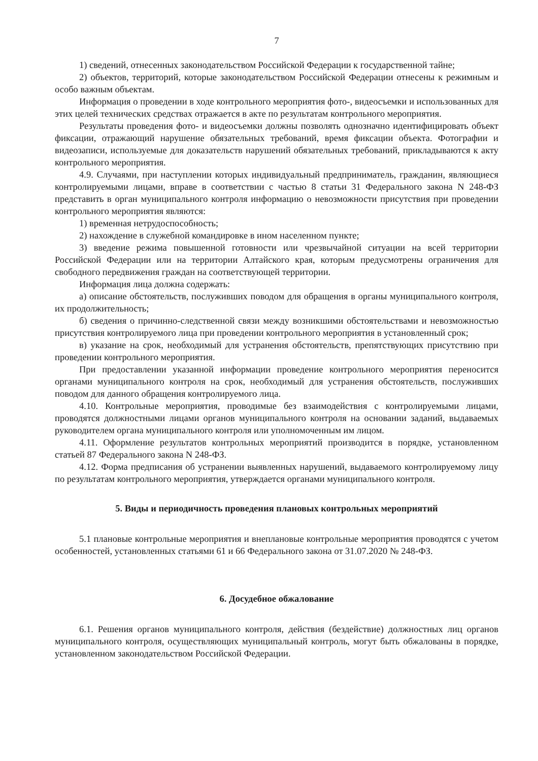7
1) сведений, отнесенных законодательством Российской Федерации к государственной тайне;
2) объектов, территорий, которые законодательством Российской Федерации отнесены к режимным и особо важным объектам.
Информация о проведении в ходе контрольного мероприятия фото-, видеосъемки и использованных для этих целей технических средствах отражается в акте по результатам контрольного мероприятия.
Результаты проведения фото- и видеосъемки должны позволять однозначно идентифицировать объект фиксации, отражающий нарушение обязательных требований, время фиксации объекта. Фотографии и видеозаписи, используемые для доказательств нарушений обязательных требований, прикладываются к акту контрольного мероприятия.
4.9. Случаями, при наступлении которых индивидуальный предприниматель, гражданин, являющиеся контролируемыми лицами, вправе в соответствии с частью 8 статьи 31 Федерального закона N 248-ФЗ представить в орган муниципального контроля информацию о невозможности присутствия при проведении контрольного мероприятия являются:
1) временная нетрудоспособность;
2) нахождение в служебной командировке в ином населенном пункте;
3) введение режима повышенной готовности или чрезвычайной ситуации на всей территории Российской Федерации или на территории Алтайского края, которым предусмотрены ограничения для свободного передвижения граждан на соответствующей территории.
Информация лица должна содержать:
а) описание обстоятельств, послуживших поводом для обращения в органы муниципального контроля, их продолжительность;
б) сведения о причинно-следственной связи между возникшими обстоятельствами и невозможностью присутствия контролируемого лица при проведении контрольного мероприятия в установленный срок;
в) указание на срок, необходимый для устранения обстоятельств, препятствующих присутствию при проведении контрольного мероприятия.
При предоставлении указанной информации проведение контрольного мероприятия переносится органами муниципального контроля на срок, необходимый для устранения обстоятельств, послуживших поводом для данного обращения контролируемого лица.
4.10. Контрольные мероприятия, проводимые без взаимодействия с контролируемыми лицами, проводятся должностными лицами органов муниципального контроля на основании заданий, выдаваемых руководителем органа муниципального контроля или уполномоченным им лицом.
4.11. Оформление результатов контрольных мероприятий производится в порядке, установленном статьей 87 Федерального закона N 248-ФЗ.
4.12. Форма предписания об устранении выявленных нарушений, выдаваемого контролируемому лицу по результатам контрольного мероприятия, утверждается органами муниципального контроля.
5. Виды и периодичность проведения плановых контрольных мероприятий
5.1 плановые контрольные мероприятия и внеплановые контрольные мероприятия проводятся с учетом особенностей, установленных статьями 61 и 66 Федерального закона от 31.07.2020 № 248-ФЗ.
6. Досудебное обжалование
6.1. Решения органов муниципального контроля, действия (бездействие) должностных лиц органов муниципального контроля, осуществляющих муниципальный контроль, могут быть обжалованы в порядке, установленном законодательством Российской Федерации.